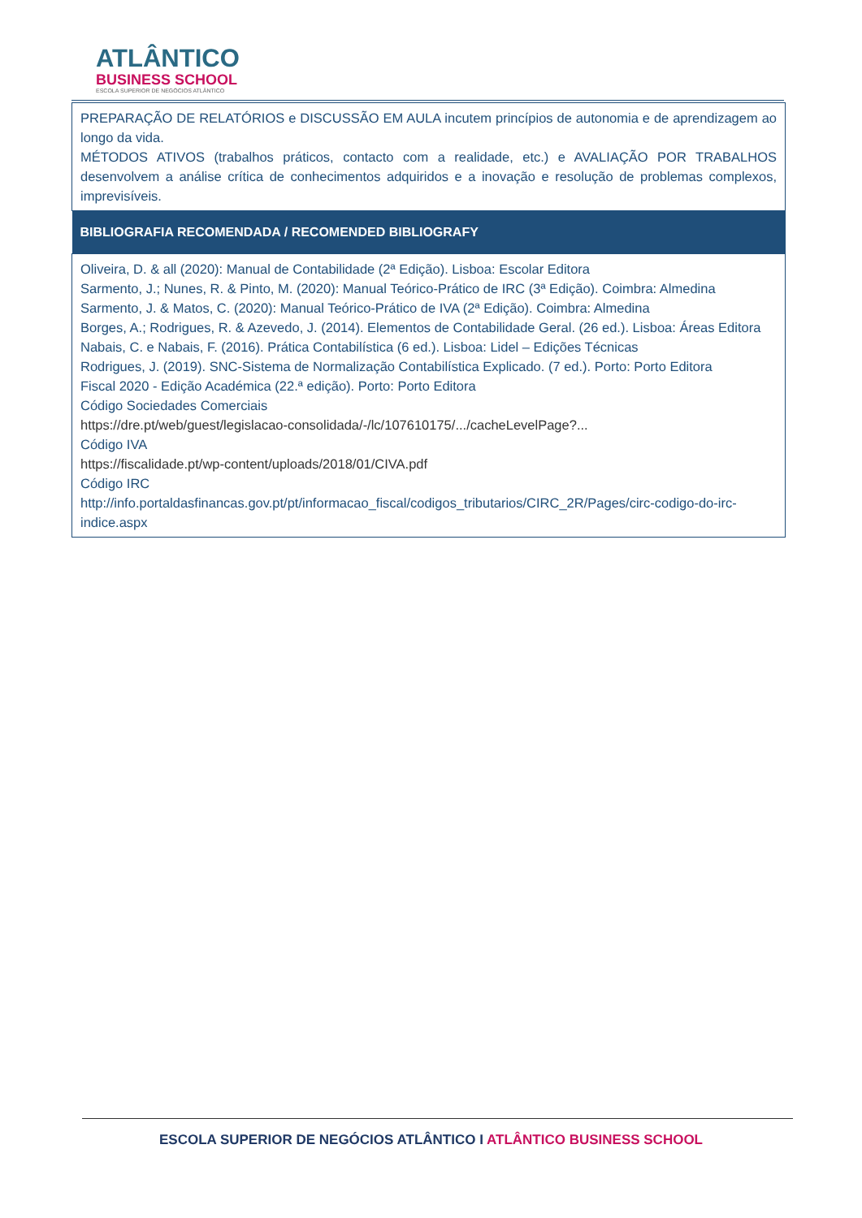ATLÂNTICO
BUSINESS SCHOOL
ESCOLA SUPERIOR DE NEGÓCIOS ATLÂNTICO
| PREPARAÇÃO DE RELATÓRIOS e DISCUSSÃO EM AULA incutem princípios de autonomia e de aprendizagem ao longo da vida. MÉTODOS ATIVOS (trabalhos práticos, contacto com a realidade, etc.) e AVALIAÇÃO POR TRABALHOS desenvolvem a análise crítica de conhecimentos adquiridos e a inovação e resolução de problemas complexos, imprevisíveis. |
| BIBLIOGRAFIA RECOMENDADA / RECOMENDED BIBLIOGRAFY |
| Oliveira, D. & all (2020): Manual de Contabilidade (2ª Edição). Lisboa: Escolar Editora Sarmento, J.; Nunes, R. & Pinto, M. (2020): Manual Teórico-Prático de IRC (3ª Edição). Coimbra: Almedina Sarmento, J. & Matos, C. (2020): Manual Teórico-Prático de IVA (2ª Edição). Coimbra: Almedina Borges, A.; Rodrigues, R. & Azevedo, J. (2014). Elementos de Contabilidade Geral. (26 ed.). Lisboa: Áreas Editora Nabais, C. e Nabais, F. (2016). Prática Contabilística (6 ed.). Lisboa: Lidel – Edições Técnicas Rodrigues, J. (2019). SNC-Sistema de Normalização Contabilística Explicado. (7 ed.). Porto: Porto Editora Fiscal 2020 - Edição Académica (22.ª edição). Porto: Porto Editora Código Sociedades Comerciais https://dre.pt/web/guest/legislacao-consolidada/-/lc/107610175/.../cacheLevelPage?... Código IVA https://fiscalidade.pt/wp-content/uploads/2018/01/CIVA.pdf Código IRC http://info.portaldasfinancas.gov.pt/pt/informacao_fiscal/codigos_tributarios/CIRC_2R/Pages/circ-codigo-do-irc-indice.aspx |
ESCOLA SUPERIOR DE NEGÓCIOS ATLÂNTICO I ATLÂNTICO BUSINESS SCHOOL